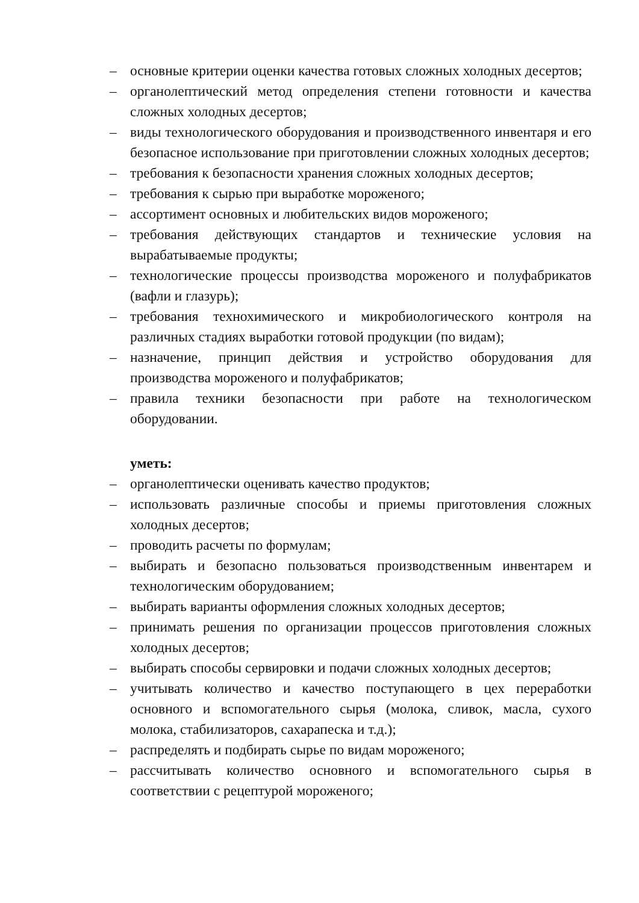– основные критерии оценки качества готовых сложных холодных десертов;
– органолептический метод определения степени готовности и качества сложных холодных десертов;
– виды технологического оборудования и производственного инвентаря и его безопасное использование при приготовлении сложных холодных десертов;
– требования к безопасности хранения сложных холодных десертов;
– требования к сырью при выработке мороженого;
– ассортимент основных и любительских видов мороженого;
– требования действующих стандартов и технические условия на вырабатываемые продукты;
– технологические процессы производства мороженого и полуфабрикатов (вафли и глазурь);
– требования технохимического и микробиологического контроля на различных стадиях выработки готовой продукции (по видам);
– назначение, принцип действия и устройство оборудования для производства мороженого и полуфабрикатов;
– правила техники безопасности при работе на технологическом оборудовании.
уметь:
– органолептически оценивать качество продуктов;
– использовать различные способы и приемы приготовления сложных холодных десертов;
– проводить расчеты по формулам;
– выбирать и безопасно пользоваться производственным инвентарем и технологическим оборудованием;
– выбирать варианты оформления сложных холодных десертов;
– принимать решения по организации процессов приготовления сложных холодных десертов;
– выбирать способы сервировки и подачи сложных холодных десертов;
– учитывать количество и качество поступающего в цех переработки основного и вспомогательного сырья (молока, сливок, масла, сухого молока, стабилизаторов, сахарапеска и т.д.);
– распределять и подбирать сырье по видам мороженого;
– рассчитывать количество основного и вспомогательного сырья в соответствии с рецептурой мороженого;